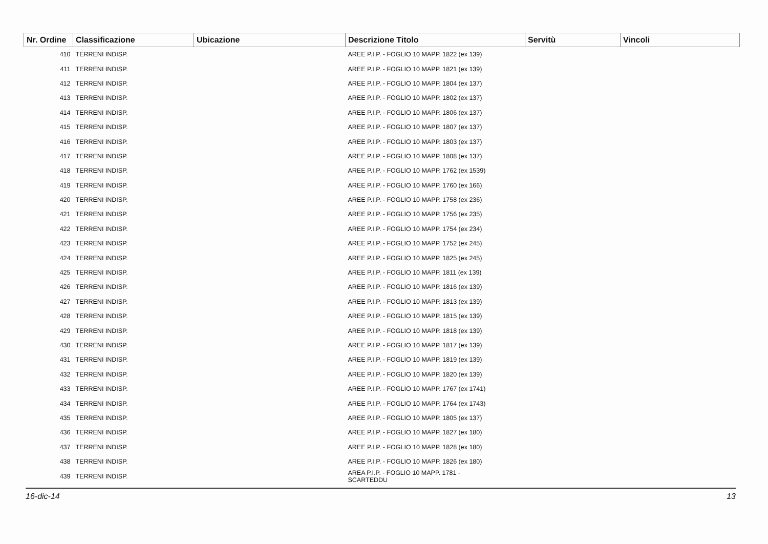| Nr. Ordine | Classificazione | Ubicazione | Descrizione Titolo | Servitù | Vincoli |
| --- | --- | --- | --- | --- | --- |
| 410 | TERRENI INDISP. | | AREE P.I.P. - FOGLIO 10 MAPP. 1822 (ex 139) | | |
| 411 | TERRENI INDISP. | | AREE P.I.P. - FOGLIO 10 MAPP. 1821 (ex 139) | | |
| 412 | TERRENI INDISP. | | AREE P.I.P. - FOGLIO 10 MAPP. 1804 (ex 137) | | |
| 413 | TERRENI INDISP. | | AREE P.I.P. - FOGLIO 10 MAPP. 1802 (ex 137) | | |
| 414 | TERRENI INDISP. | | AREE P.I.P. - FOGLIO 10 MAPP. 1806 (ex 137) | | |
| 415 | TERRENI INDISP. | | AREE P.I.P. - FOGLIO 10 MAPP. 1807 (ex 137) | | |
| 416 | TERRENI INDISP. | | AREE P.I.P. - FOGLIO 10 MAPP. 1803 (ex 137) | | |
| 417 | TERRENI INDISP. | | AREE P.I.P. - FOGLIO 10 MAPP. 1808 (ex 137) | | |
| 418 | TERRENI INDISP. | | AREE P.I.P. - FOGLIO 10 MAPP. 1762 (ex 1539) | | |
| 419 | TERRENI INDISP. | | AREE P.I.P. - FOGLIO 10 MAPP. 1760 (ex 166) | | |
| 420 | TERRENI INDISP. | | AREE P.I.P. - FOGLIO 10 MAPP. 1758 (ex 236) | | |
| 421 | TERRENI INDISP. | | AREE P.I.P. - FOGLIO 10 MAPP. 1756 (ex 235) | | |
| 422 | TERRENI INDISP. | | AREE P.I.P. - FOGLIO 10 MAPP. 1754 (ex 234) | | |
| 423 | TERRENI INDISP. | | AREE P.I.P. - FOGLIO 10 MAPP. 1752 (ex 245) | | |
| 424 | TERRENI INDISP. | | AREE P.I.P. - FOGLIO 10 MAPP. 1825 (ex 245) | | |
| 425 | TERRENI INDISP. | | AREE P.I.P. - FOGLIO 10 MAPP. 1811 (ex 139) | | |
| 426 | TERRENI INDISP. | | AREE P.I.P. - FOGLIO 10 MAPP. 1816 (ex 139) | | |
| 427 | TERRENI INDISP. | | AREE P.I.P. - FOGLIO 10 MAPP. 1813 (ex 139) | | |
| 428 | TERRENI INDISP. | | AREE P.I.P. - FOGLIO 10 MAPP. 1815 (ex 139) | | |
| 429 | TERRENI INDISP. | | AREE P.I.P. - FOGLIO 10 MAPP. 1818 (ex 139) | | |
| 430 | TERRENI INDISP. | | AREE P.I.P. - FOGLIO 10 MAPP. 1817 (ex 139) | | |
| 431 | TERRENI INDISP. | | AREE P.I.P. - FOGLIO 10 MAPP. 1819 (ex 139) | | |
| 432 | TERRENI INDISP. | | AREE P.I.P. - FOGLIO 10 MAPP. 1820 (ex 139) | | |
| 433 | TERRENI INDISP. | | AREE P.I.P. - FOGLIO 10 MAPP. 1767 (ex 1741) | | |
| 434 | TERRENI INDISP. | | AREE P.I.P. - FOGLIO 10 MAPP. 1764 (ex 1743) | | |
| 435 | TERRENI INDISP. | | AREE P.I.P. - FOGLIO 10 MAPP. 1805 (ex 137) | | |
| 436 | TERRENI INDISP. | | AREE P.I.P. - FOGLIO 10 MAPP. 1827 (ex 180) | | |
| 437 | TERRENI INDISP. | | AREE P.I.P. - FOGLIO 10 MAPP. 1828 (ex 180) | | |
| 438 | TERRENI INDISP. | | AREE P.I.P. - FOGLIO 10 MAPP. 1826 (ex 180) | | |
| 439 | TERRENI INDISP. | | AREA P.I.P. - FOGLIO 10 MAPP. 1781 - SCARTEDDU | | |
16-dic-14 13